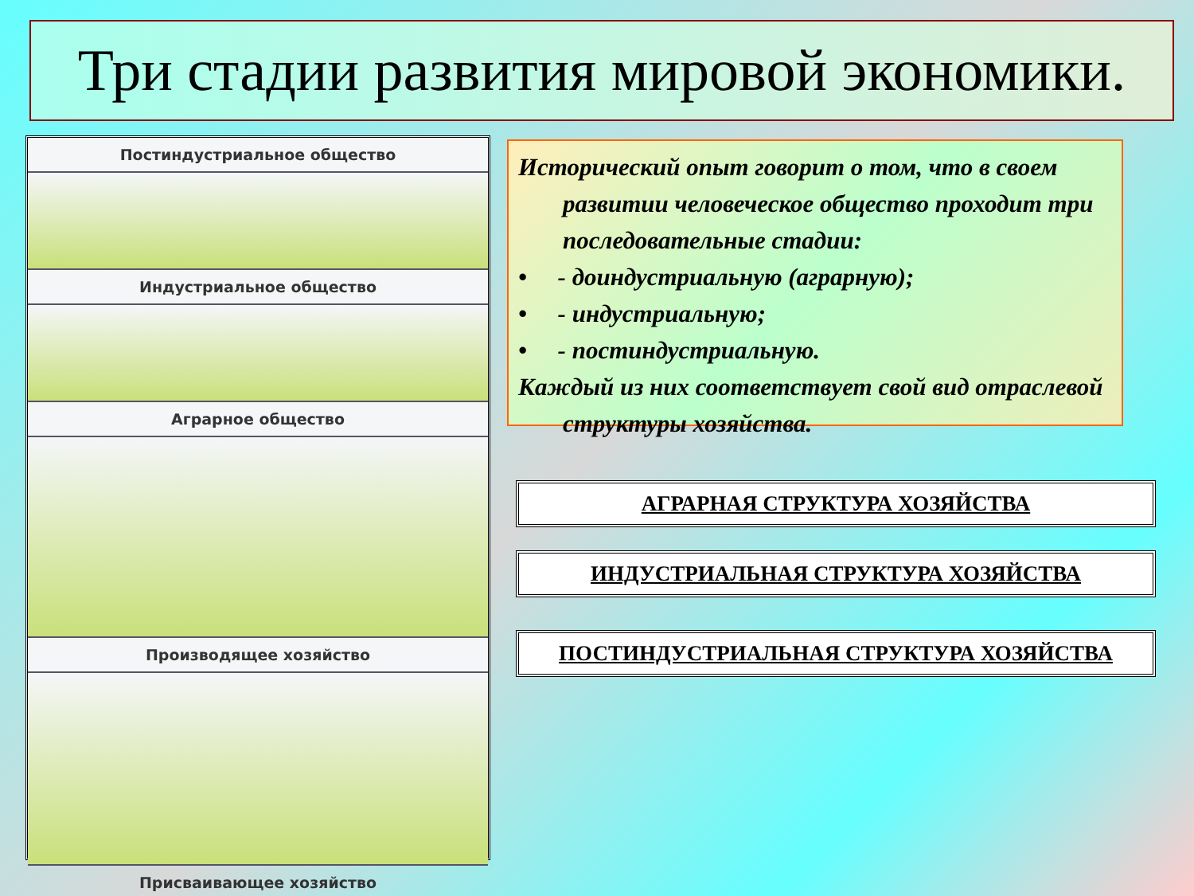Три стадии развития мировой экономики.
Постиндустриальное общество
Индустриальное общество
Аграрное общество
Производящее хозяйство
Присваивающее хозяйство
Исторический опыт говорит о том, что в своем развитии человеческое общество проходит три последовательные стадии:
• - доиндустриальную (аграрную);
• - индустриальную;
• - постиндустриальную.
Каждый из них соответствует свой вид отраслевой структуры хозяйства.
АГРАРНАЯ СТРУКТУРА ХОЗЯЙСТВА
ИНДУСТРИАЛЬНАЯ СТРУКТУРА ХОЗЯЙСТВА
ПОСТИНДУСТРИАЛЬНАЯ СТРУКТУРА ХОЗЯЙСТВА